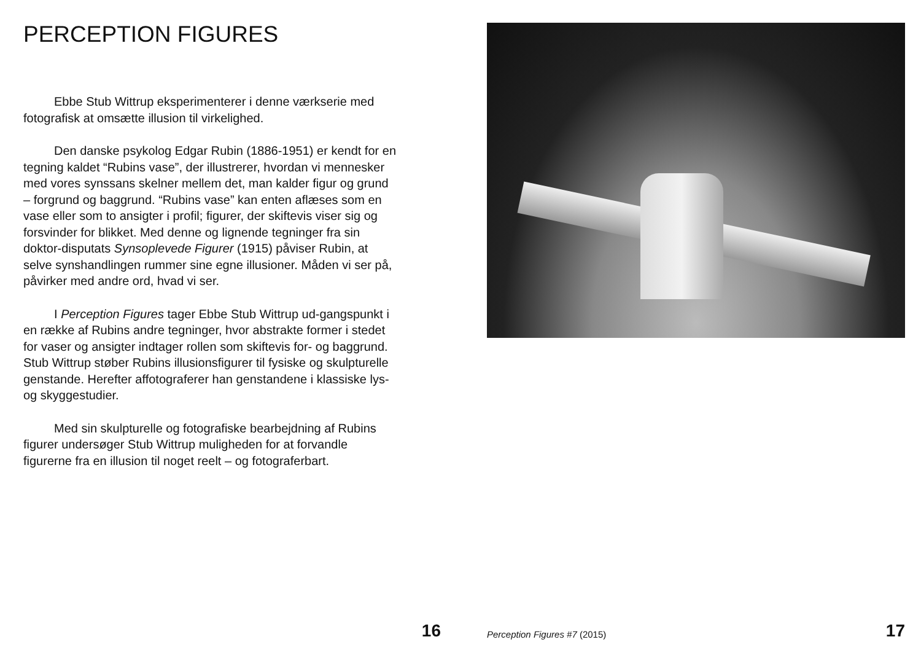PERCEPTION FIGURES
Ebbe Stub Wittrup eksperimenterer i denne værkserie med fotografisk at omsætte illusion til virkelighed.
Den danske psykolog Edgar Rubin (1886-1951) er kendt for en tegning kaldet “Rubins vase”, der illustrerer, hvordan vi mennesker med vores synssans skelner mellem det, man kalder figur og grund – forgrund og baggrund. “Rubins vase” kan enten aflæses som en vase eller som to ansigter i profil; figurer, der skiftevis viser sig og forsvinder for blikket. Med denne og lignende tegninger fra sin doktor-disputats Synsoplevede Figurer (1915) påviser Rubin, at selve synshandlingen rummer sine egne illusioner. Måden vi ser på, påvirker med andre ord, hvad vi ser.
I Perception Figures tager Ebbe Stub Wittrup ud-gangspunkt i en række af Rubins andre tegninger, hvor abstrakte former i stedet for vaser og ansigter indtager rollen som skiftevis for- og baggrund. Stub Wittrup støber Rubins illusionsfigurer til fysiske og skulpturelle genstande. Herefter affotograferer han genstandene i klassiske lys- og skyggestudier.
Med sin skulpturelle og fotografiske bearbejdning af Rubins figurer undersøger Stub Wittrup muligheden for at forvandle figurerne fra en illusion til noget reelt – og fotograferbart.
16
Perception Figures #7 (2015) 17